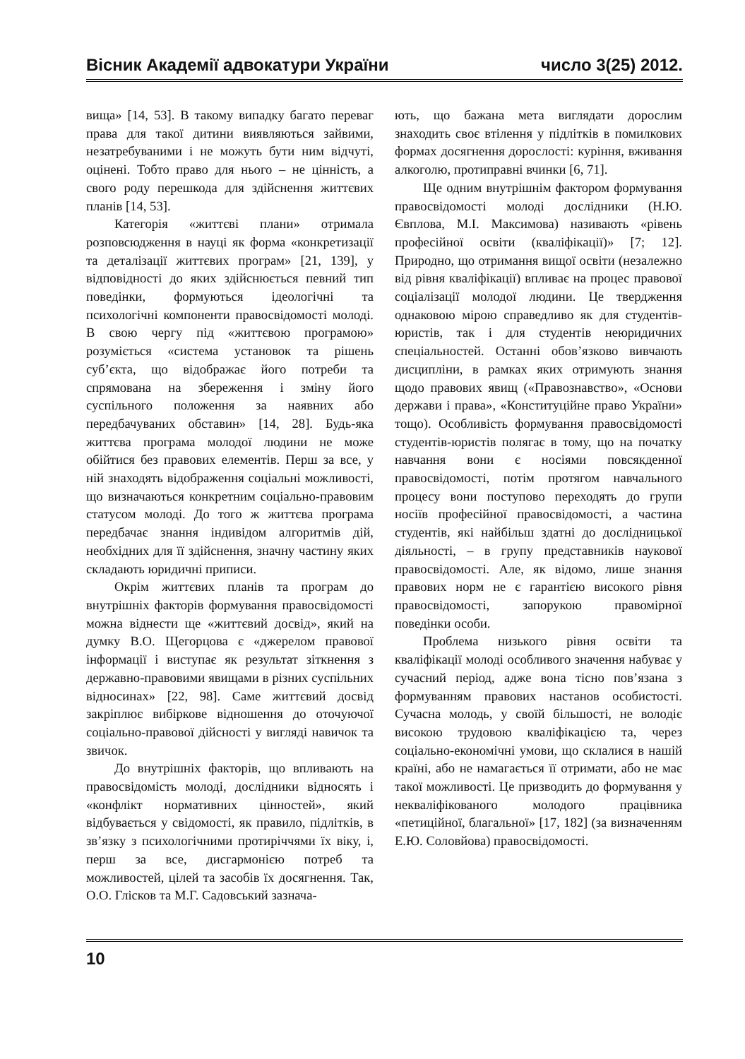Вісник Академії адвокатури України число 3(25) 2012.
вища» [14, 53]. В такому випадку багато переваг права для такої дитини виявляються зайвими, незатребуваними і не можуть бути ним відчуті, оцінені. Тобто право для нього – не цінність, а свого роду перешкода для здійснення життєвих планів [14, 53].
Категорія «життєві плани» отримала розповсюдження в науці як форма «конкретизації та деталізації життєвих програм» [21, 139], у відповідності до яких здійснюється певний тип поведінки, формуються ідеологічні та психологічні компоненти правосвідомості молоді. В свою чергу під «життєвою програмою» розуміється «система установок та рішень суб’єкта, що відображає його потреби та спрямована на збереження і зміну його суспільного положення за наявних або передбачуваних обставин» [14, 28]. Будь-яка життєва програма молодої людини не може обійтися без правових елементів. Перш за все, у ній знаходять відображення соціальні можливості, що визначаються конкретним соціально-правовим статусом молоді. До того ж життєва програма передбачає знання індивідом алгоритмів дій, необхідних для її здійснення, значну частину яких складають юридичні приписи.
Окрім життєвих планів та програм до внутрішніх факторів формування правосвідомості можна віднести ще «життєвий досвід», який на думку В.О. Щегорцова є «джерелом правової інформації і виступає як результат зіткнення з державно-правовими явищами в різних суспільних відносинах» [22, 98]. Саме життєвий досвід закріплює вибіркове відношення до оточуючої соціально-правової дійсності у вигляді навичок та звичок.
До внутрішніх факторів, що впливають на правосвідомість молоді, дослідники відносять і «конфлікт нормативних цінностей», який відбувається у свідомості, як правило, підлітків, в зв’язку з психологічними протиріччями їх віку, і, перш за все, дисгармонією потреб та можливостей, цілей та засобів їх досягнення. Так, О.О. Глісков та М.Г. Садовський зазнача-
ють, що бажана мета виглядати дорослим знаходить своє втілення у підлітків в помилкових формах досягнення дорослості: куріння, вживання алкоголю, протиправні вчинки [6, 71].
Ще одним внутрішнім фактором формування правосвідомості молоді дослідники (Н.Ю. Євплова, М.І. Максимова) називають «рівень професійної освіти (кваліфікації)» [7; 12]. Природно, що отримання вищої освіти (незалежно від рівня кваліфікації) впливає на процес правової соціалізації молодої людини. Це твердження однаковою мірою справедливо як для студентів-юристів, так і для студентів неюридичних спеціальностей. Останні обов’язково вивчають дисципліни, в рамках яких отримують знання щодо правових явищ («Правознавство», «Основи держави і права», «Конституційне право України» тощо). Особливість формування правосвідомості студентів-юристів полягає в тому, що на початку навчання вони є носіями повсякденної правосвідомості, потім протягом навчального процесу вони поступово переходять до групи носіїв професійної правосвідомості, а частина студентів, які найбільш здатні до дослідницької діяльності, – в групу представників наукової правосвідомості. Але, як відомо, лише знання правових норм не є гарантією високого рівня правосвідомості, запорукою правомірної поведінки особи.
Проблема низького рівня освіти та кваліфікації молоді особливого значення набуває у сучасний період, адже вона тісно пов’язана з формуванням правових настанов особистості. Сучасна молодь, у своїй більшості, не володіє високою трудовою кваліфікацією та, через соціально-економічні умови, що склалися в нашій країні, або не намагається її отримати, або не має такої можливості. Це призводить до формування у некваліфікованого молодого працівника «петиційної, благальної» [17, 182] (за визначенням Е.Ю. Соловйова) правосвідомості.
10